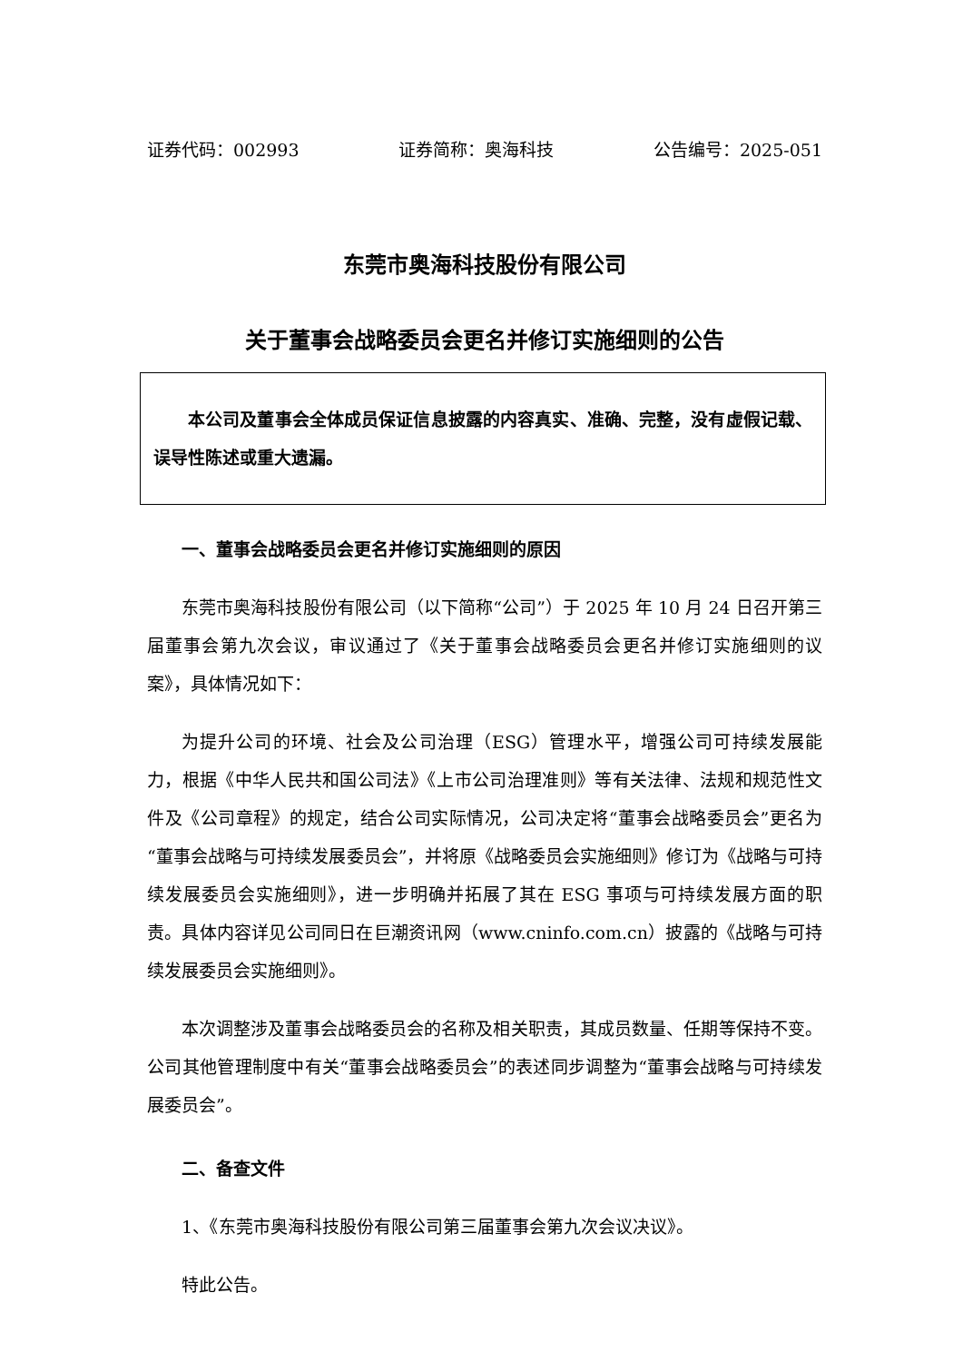证券代码：002993 证券简称：奥海科技 公告编号：2025-051
东莞市奥海科技股份有限公司
关于董事会战略委员会更名并修订实施细则的公告
本公司及董事会全体成员保证信息披露的内容真实、准确、完整，没有虚假记载、误导性陈述或重大遗漏。
一、董事会战略委员会更名并修订实施细则的原因
东莞市奥海科技股份有限公司（以下简称“公司”）于 2025 年 10 月 24 日召开第三届董事会第九次会议，审议通过了《关于董事会战略委员会更名并修订实施细则的议案》，具体情况如下：
为提升公司的环境、社会及公司治理（ESG）管理水平，增强公司可持续发展能力，根据《中华人民共和国公司法》《上市公司治理准则》等有关法律、法规和规范性文件及《公司章程》的规定，结合公司实际情况，公司决定将“董事会战略委员会”更名为“董事会战略与可持续发展委员会”，并将原《战略委员会实施细则》修订为《战略与可持续发展委员会实施细则》，进一步明确并拓展了其在 ESG 事项与可持续发展方面的职责。具体内容详见公司同日在巨潮资讯网（www.cninfo.com.cn）披露的《战略与可持续发展委员会实施细则》。
本次调整涉及董事会战略委员会的名称及相关职责，其成员数量、任期等保持不变。公司其他管理制度中有关“董事会战略委员会”的表述同步调整为“董事会战略与可持续发展委员会”。
二、备查文件
1、《东莞市奥海科技股份有限公司第三届董事会第九次会议决议》。
特此公告。